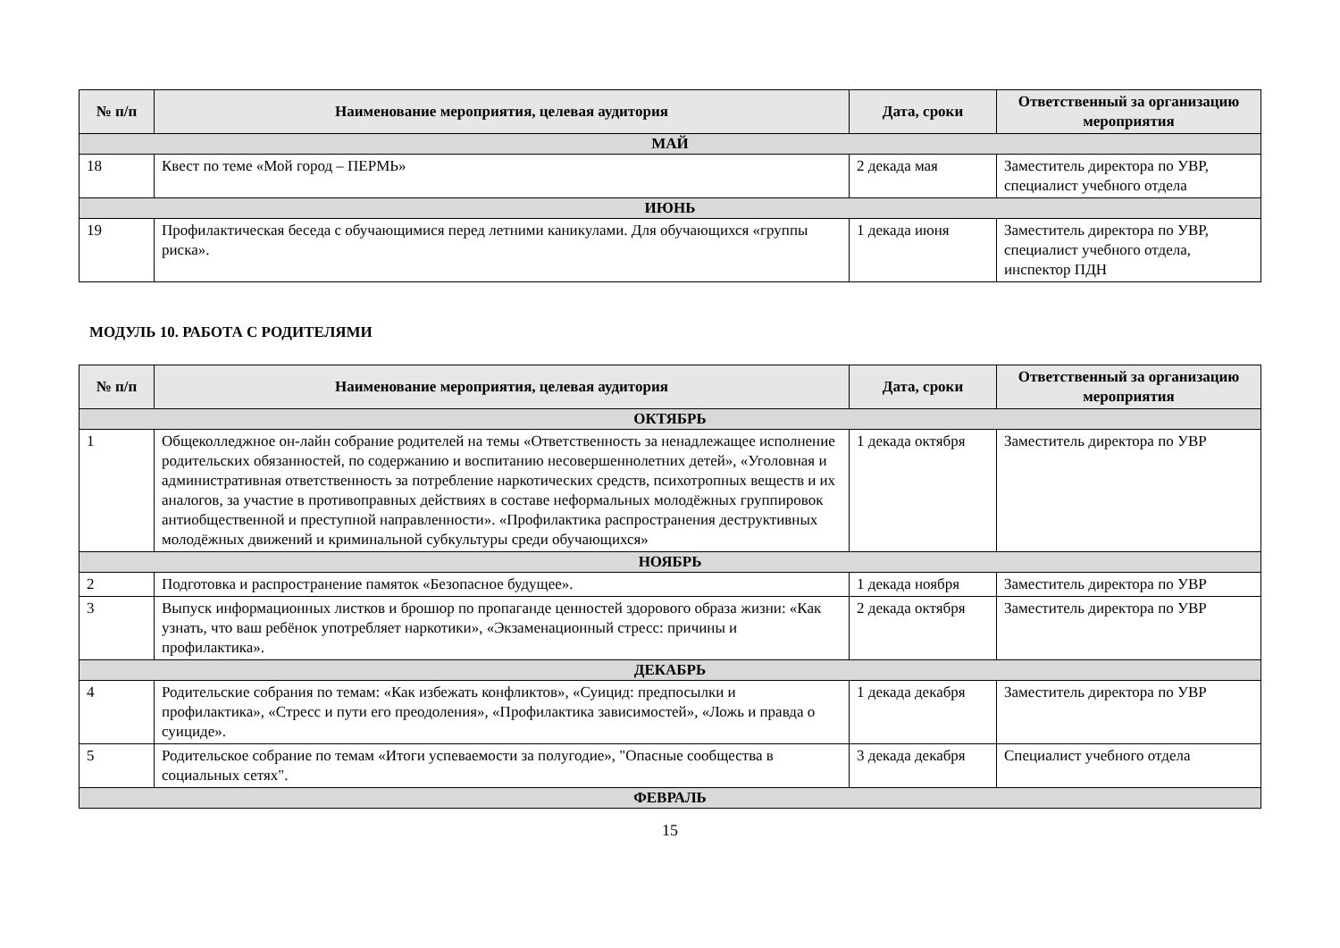| № п/п | Наименование мероприятия, целевая аудитория | Дата, сроки | Ответственный за организацию мероприятия |
| --- | --- | --- | --- |
| МАЙ | | | |
| 18 | Квест по теме «Мой город – ПЕРМЬ» | 2 декада мая | Заместитель директора по УВР, специалист учебного отдела |
| ИЮНЬ | | | |
| 19 | Профилактическая беседа с обучающимися перед летними каникулами. Для обучающихся «группы риска». | 1 декада июня | Заместитель директора по УВР, специалист учебного отдела, инспектор ПДН |
МОДУЛЬ 10. РАБОТА С РОДИТЕЛЯМИ
| № п/п | Наименование мероприятия, целевая аудитория | Дата, сроки | Ответственный за организацию мероприятия |
| --- | --- | --- | --- |
| ОКТЯБРЬ | | | |
| 1 | Общеколледжное он-лайн собрание родителей на темы «Ответственность за ненадлежащее исполнение родительских обязанностей, по содержанию и воспитанию несовершеннолетних детей», «Уголовная и административная ответственность за потребление наркотических средств, психотропных веществ и их аналогов, за участие в противоправных действиях в составе неформальных молодёжных группировок антиобщественной и преступной направленности». «Профилактика распространения деструктивных молодёжных движений и криминальной субкультуры среди обучающихся» | 1 декада октября | Заместитель директора по УВР |
| НОЯБРЬ | | | |
| 2 | Подготовка и распространение памяток «Безопасное будущее». | 1 декада ноября | Заместитель директора по УВР |
| 3 | Выпуск информационных листков и брошюр по пропаганде ценностей здорового образа жизни: «Как узнать, что ваш ребёнок употребляет наркотики», «Экзаменационный стресс: причины и профилактика». | 2 декада октября | Заместитель директора по УВР |
| ДЕКАБРЬ | | | |
| 4 | Родительские собрания по темам: «Как избежать конфликтов», «Суицид: предпосылки и профилактика», «Стресс и пути его преодоления», «Профилактика зависимостей», «Ложь и правда о суициде». | 1 декада декабря | Заместитель директора по УВР |
| 5 | Родительское собрание по темам «Итоги успеваемости за полугодие», "Опасные сообщества в социальных сетях". | 3 декада декабря | Специалист учебного отдела |
| ФЕВРАЛЬ | | | |
15